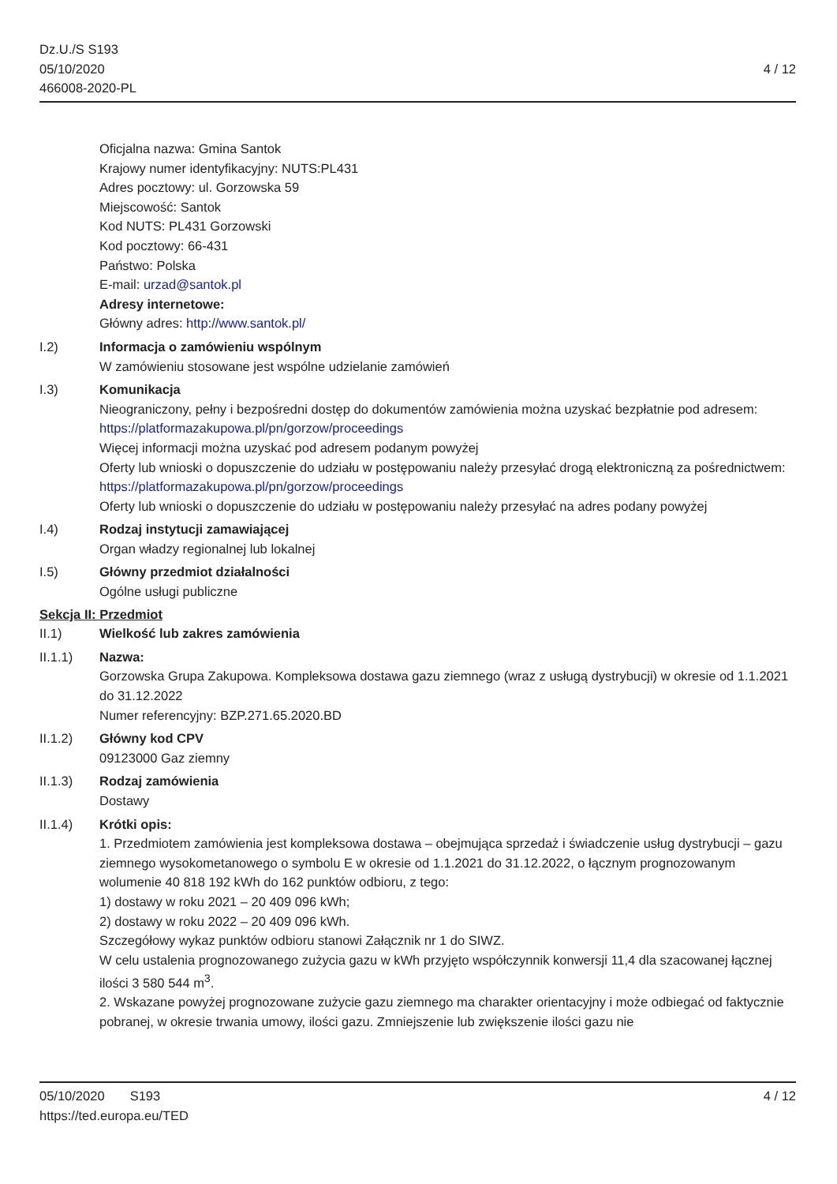Dz.U./S S193
05/10/2020
466008-2020-PL
4 / 12
Oficjalna nazwa: Gmina Santok
Krajowy numer identyfikacyjny: NUTS:PL431
Adres pocztowy: ul. Gorzowska 59
Miejscowość: Santok
Kod NUTS: PL431 Gorzowski
Kod pocztowy: 66-431
Państwo: Polska
E-mail: urzad@santok.pl
Adresy internetowe:
Główny adres: http://www.santok.pl/
I.2) Informacja o zamówieniu wspólnym
W zamówieniu stosowane jest wspólne udzielanie zamówień
I.3) Komunikacja
Nieograniczony, pełny i bezpośredni dostęp do dokumentów zamówienia można uzyskać bezpłatnie pod adresem: https://platformazakupowa.pl/pn/gorzow/proceedings
Więcej informacji można uzyskać pod adresem podanym powyżej
Oferty lub wnioski o dopuszczenie do udziału w postępowaniu należy przesyłać drogą elektroniczną za pośrednictwem: https://platformazakupowa.pl/pn/gorzow/proceedings
Oferty lub wnioski o dopuszczenie do udziału w postępowaniu należy przesyłać na adres podany powyżej
I.4) Rodzaj instytucji zamawiającej
Organ władzy regionalnej lub lokalnej
I.5) Główny przedmiot działalności
Ogólne usługi publiczne
Sekcja II: Przedmiot
II.1) Wielkość lub zakres zamówienia
II.1.1) Nazwa:
Gorzowska Grupa Zakupowa. Kompleksowa dostawa gazu ziemnego (wraz z usługą dystrybucji) w okresie od 1.1.2021 do 31.12.2022
Numer referencyjny: BZP.271.65.2020.BD
II.1.2) Główny kod CPV
09123000 Gaz ziemny
II.1.3) Rodzaj zamówienia
Dostawy
II.1.4) Krótki opis:
1. Przedmiotem zamówienia jest kompleksowa dostawa – obejmująca sprzedaż i świadczenie usług dystrybucji – gazu ziemnego wysokometanowego o symbolu E w okresie od 1.1.2021 do 31.12.2022, o łącznym prognozowanym wolumenie 40 818 192 kWh do 162 punktów odbioru, z tego:
1) dostawy w roku 2021 – 20 409 096 kWh;
2) dostawy w roku 2022 – 20 409 096 kWh.
Szczegółowy wykaz punktów odbioru stanowi Załącznik nr 1 do SIWZ.
W celu ustalenia prognozowanego zużycia gazu w kWh przyjęto współczynnik konwersji 11,4 dla szacowanej łącznej ilości 3 580 544 m<sup>3</sup>.
2. Wskazane powyżej prognozowane zużycie gazu ziemnego ma charakter orientacyjny i może odbiegać od faktycznie pobranej, w okresie trwania umowy, ilości gazu. Zmniejszenie lub zwiększenie ilości gazu nie
05/10/2020 S193 4 / 12
https://ted.europa.eu/TED